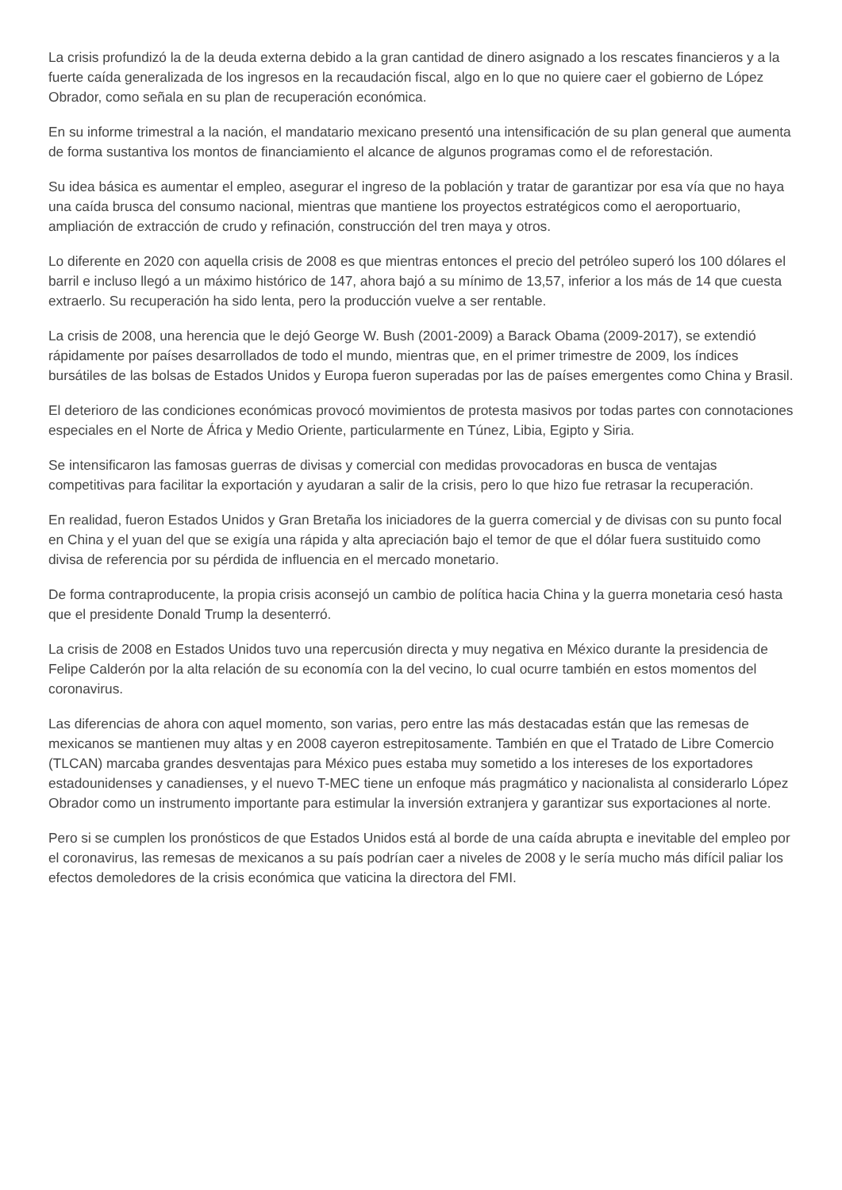La crisis profundizó la de la deuda externa debido a la gran cantidad de dinero asignado a los rescates financieros y a la fuerte caída generalizada de los ingresos en la recaudación fiscal, algo en lo que no quiere caer el gobierno de López Obrador, como señala en su plan de recuperación económica.
En su informe trimestral a la nación, el mandatario mexicano presentó una intensificación de su plan general que aumenta de forma sustantiva los montos de financiamiento el alcance de algunos programas como el de reforestación.
Su idea básica es aumentar el empleo, asegurar el ingreso de la población y tratar de garantizar por esa vía que no haya una caída brusca del consumo nacional, mientras que mantiene los proyectos estratégicos como el aeroportuario, ampliación de extracción de crudo y refinación, construcción del tren maya y otros.
Lo diferente en 2020 con aquella crisis de 2008 es que mientras entonces el precio del petróleo superó los 100 dólares el barril e incluso llegó a un máximo histórico de 147, ahora bajó a su mínimo de 13,57, inferior a los más de 14 que cuesta extraerlo. Su recuperación ha sido lenta, pero la producción vuelve a ser rentable.
La crisis de 2008, una herencia que le dejó George W. Bush (2001-2009) a Barack Obama (2009-2017), se extendió rápidamente por países desarrollados de todo el mundo, mientras que, en el primer trimestre de 2009, los índices bursátiles de las bolsas de Estados Unidos y Europa fueron superadas por las de países emergentes como China y Brasil.
El deterioro de las condiciones económicas provocó movimientos de protesta masivos por todas partes con connotaciones especiales en el Norte de África y Medio Oriente, particularmente en Túnez, Libia, Egipto y Siria.
Se intensificaron las famosas guerras de divisas y comercial con medidas provocadoras en busca de ventajas competitivas para facilitar la exportación y ayudaran a salir de la crisis, pero lo que hizo fue retrasar la recuperación.
En realidad, fueron Estados Unidos y Gran Bretaña los iniciadores de la guerra comercial y de divisas con su punto focal en China y el yuan del que se exigía una rápida y alta apreciación bajo el temor de que el dólar fuera sustituido como divisa de referencia por su pérdida de influencia en el mercado monetario.
De forma contraproducente, la propia crisis aconsejó un cambio de política hacia China y la guerra monetaria cesó hasta que el presidente Donald Trump la desenterró.
La crisis de 2008 en Estados Unidos tuvo una repercusión directa y muy negativa en México durante la presidencia de Felipe Calderón por la alta relación de su economía con la del vecino, lo cual ocurre también en estos momentos del coronavirus.
Las diferencias de ahora con aquel momento, son varias, pero entre las más destacadas están que las remesas de mexicanos se mantienen muy altas y en 2008 cayeron estrepitosamente. También en que el Tratado de Libre Comercio (TLCAN) marcaba grandes desventajas para México pues estaba muy sometido a los intereses de los exportadores estadounidenses y canadienses, y el nuevo T-MEC tiene un enfoque más pragmático y nacionalista al considerarlo López Obrador como un instrumento importante para estimular la inversión extranjera y garantizar sus exportaciones al norte.
Pero si se cumplen los pronósticos de que Estados Unidos está al borde de una caída abrupta e inevitable del empleo por el coronavirus, las remesas de mexicanos a su país podrían caer a niveles de 2008 y le sería mucho más difícil paliar los efectos demoledores de la crisis económica que vaticina la directora del FMI.